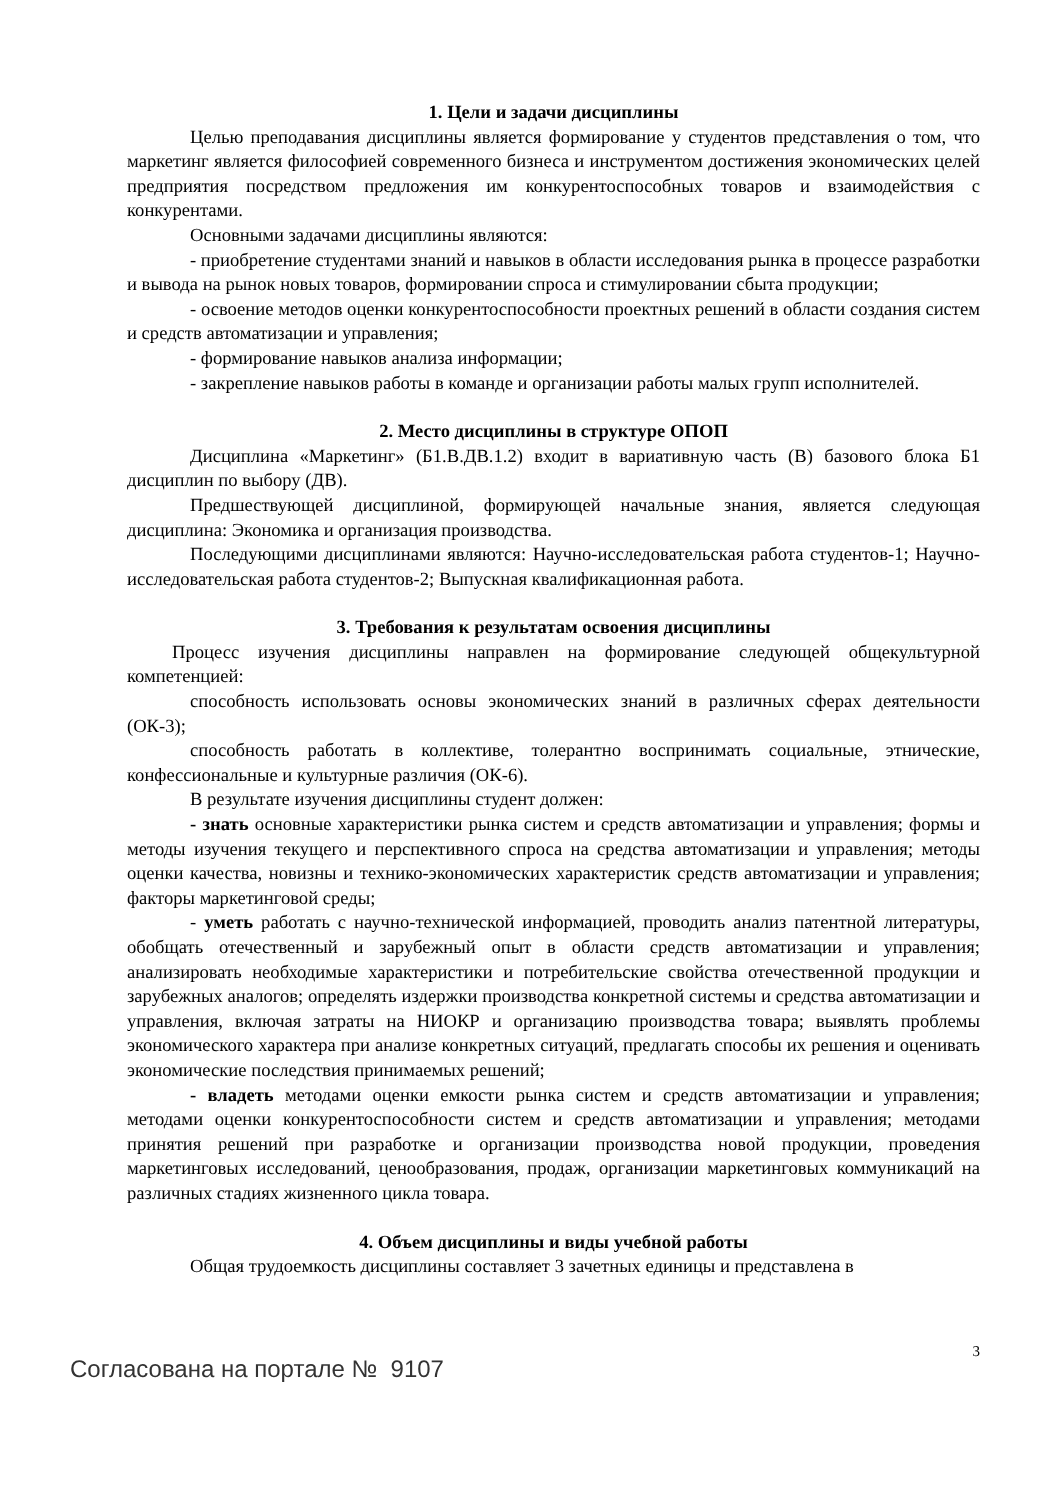1. Цели и задачи дисциплины
Целью преподавания дисциплины является формирование у студентов представления о том, что маркетинг является философией современного бизнеса и инструментом достижения экономических целей предприятия посредством предложения им конкурентоспособных товаров и взаимодействия с конкурентами.
Основными задачами дисциплины являются:
- приобретение студентами знаний и навыков в области исследования рынка в процессе разработки и вывода на рынок новых товаров, формировании спроса и стимулировании сбыта продукции;
- освоение методов оценки конкурентоспособности проектных решений в области создания систем и средств автоматизации и управления;
- формирование навыков анализа информации;
- закрепление навыков работы в команде и организации работы малых групп исполнителей.
2. Место дисциплины в структуре ОПОП
Дисциплина «Маркетинг» (Б1.В.ДВ.1.2) входит в вариативную часть (В) базового блока Б1 дисциплин по выбору (ДВ).
Предшествующей дисциплиной, формирующей начальные знания, является следующая дисциплина: Экономика и организация производства.
Последующими дисциплинами являются: Научно-исследовательская работа студентов-1; Научно-исследовательская работа студентов-2; Выпускная квалификационная работа.
3. Требования к результатам освоения дисциплины
Процесс изучения дисциплины направлен на формирование следующей общекультурной компетенцией:
способность использовать основы экономических знаний в различных сферах деятельности (ОК-3);
способность работать в коллективе, толерантно воспринимать социальные, этнические, конфессиональные и культурные различия (ОК-6).
В результате изучения дисциплины студент должен:
- знать основные характеристики рынка систем и средств автоматизации и управления; формы и методы изучения текущего и перспективного спроса на средства автоматизации и управления; методы оценки качества, новизны и технико-экономических характеристик средств автоматизации и управления; факторы маркетинговой среды;
- уметь работать с научно-технической информацией, проводить анализ патентной литературы, обобщать отечественный и зарубежный опыт в области средств автоматизации и управления; анализировать необходимые характеристики и потребительские свойства отечественной продукции и зарубежных аналогов; определять издержки производства конкретной системы и средства автоматизации и управления, включая затраты на НИОКР и организацию производства товара; выявлять проблемы экономического характера при анализе конкретных ситуаций, предлагать способы их решения и оценивать экономические последствия принимаемых решений;
- владеть методами оценки емкости рынка систем и средств автоматизации и управления; методами оценки конкурентоспособности систем и средств автоматизации и управления; методами принятия решений при разработке и организации производства новой продукции, проведения маркетинговых исследований, ценообразования, продаж, организации маркетинговых коммуникаций на различных стадиях жизненного цикла товара.
4. Объем дисциплины и виды учебной работы
Общая трудоемкость дисциплины составляет 3 зачетных единицы и представлена в
3
Согласована на портале № 9107